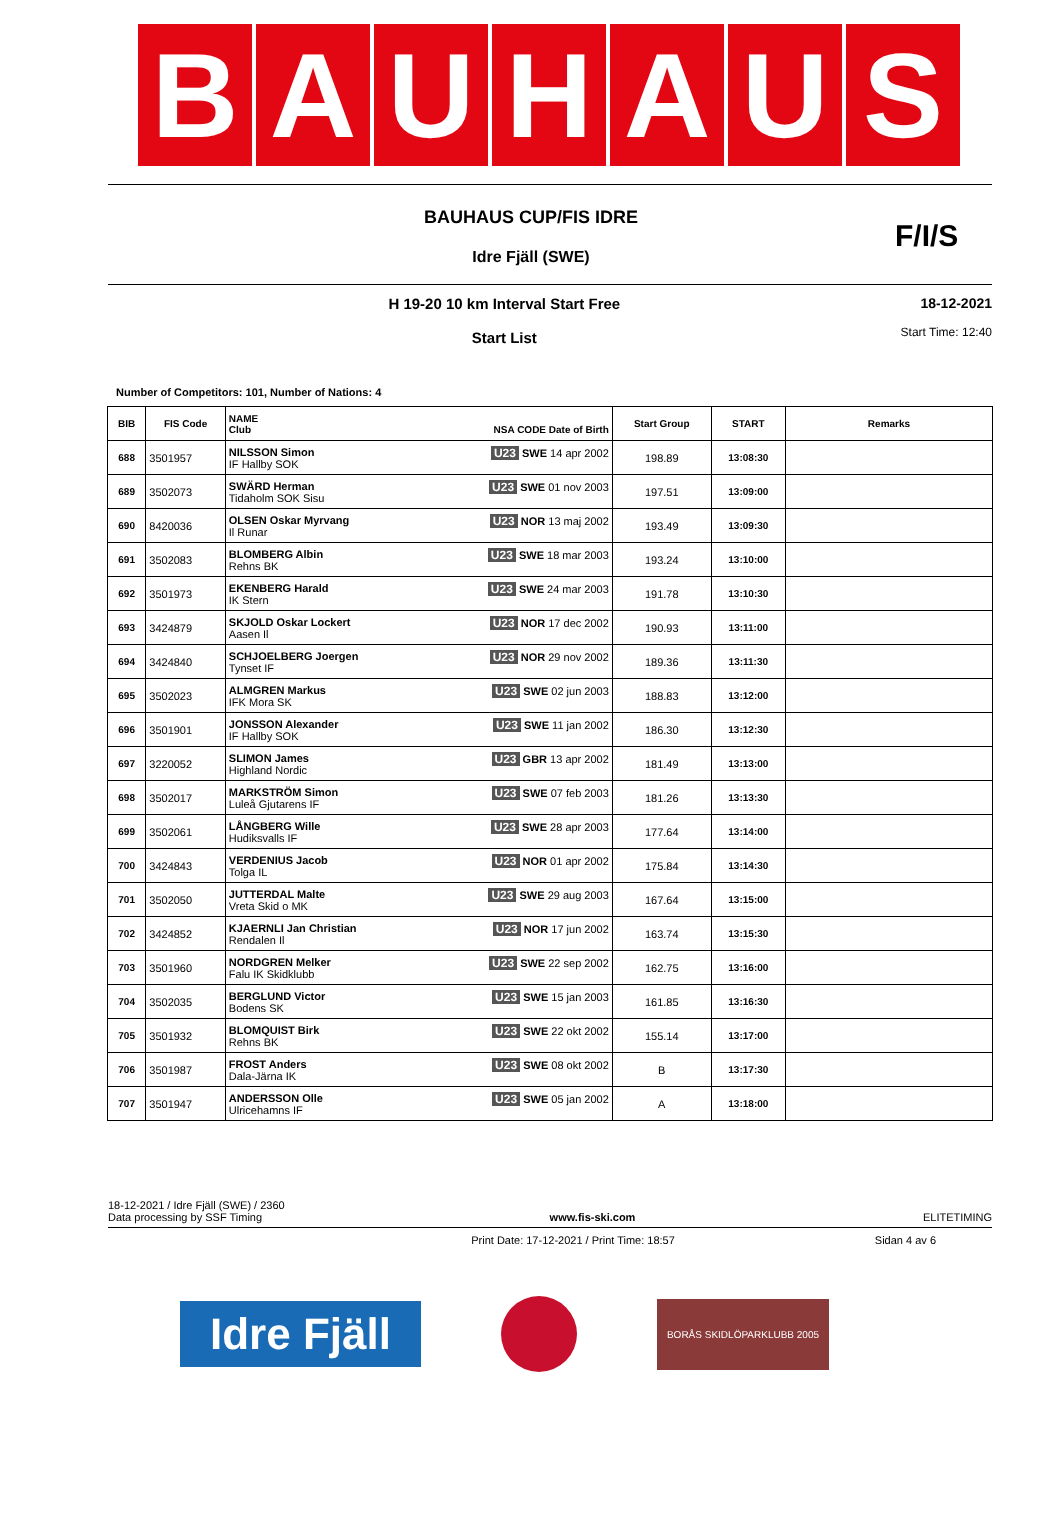B A U H A U S
BAUHAUS CUP/FIS IDRE
Idre Fjäll (SWE)
F/I/S
H 19-20 10 km Interval Start Free
Start List
18-12-2021
Start Time: 12:40
Number of Competitors: 101, Number of Nations: 4
| BIB | FIS Code | NAME Club NSA CODE Date of Birth | Start Group | START | Remarks |
| --- | --- | --- | --- | --- | --- |
| 688 | 3501957 | NILSSON Simon U23 SWE 14 apr 2002 IF Hallby SOK | 198.89 | 13:08:30 | |
| 689 | 3502073 | SWÄRD Herman U23 SWE 01 nov 2003 Tidaholm SOK Sisu | 197.51 | 13:09:00 | |
| 690 | 8420036 | OLSEN Oskar Myrvang U23 NOR 13 maj 2002 Il Runar | 193.49 | 13:09:30 | |
| 691 | 3502083 | BLOMBERG Albin U23 SWE 18 mar 2003 Rehns BK | 193.24 | 13:10:00 | |
| 692 | 3501973 | EKENBERG Harald U23 SWE 24 mar 2003 IK Stern | 191.78 | 13:10:30 | |
| 693 | 3424879 | SKJOLD Oskar Lockert U23 NOR 17 dec 2002 Aasen Il | 190.93 | 13:11:00 | |
| 694 | 3424840 | SCHJOELBERG Joergen U23 NOR 29 nov 2002 Tynset IF | 189.36 | 13:11:30 | |
| 695 | 3502023 | ALMGREN Markus U23 SWE 02 jun 2003 IFK Mora SK | 188.83 | 13:12:00 | |
| 696 | 3501901 | JONSSON Alexander U23 SWE 11 jan 2002 IF Hallby SOK | 186.30 | 13:12:30 | |
| 697 | 3220052 | SLIMON James U23 GBR 13 apr 2002 Highland Nordic | 181.49 | 13:13:00 | |
| 698 | 3502017 | MARKSTRÖM Simon U23 SWE 07 feb 2003 Luleå Gjutarens IF | 181.26 | 13:13:30 | |
| 699 | 3502061 | LÅNGBERG Wille U23 SWE 28 apr 2003 Hudiksvalls IF | 177.64 | 13:14:00 | |
| 700 | 3424843 | VERDENIUS Jacob U23 NOR 01 apr 2002 Tolga IL | 175.84 | 13:14:30 | |
| 701 | 3502050 | JUTTERDAL Malte U23 SWE 29 aug 2003 Vreta Skid o MK | 167.64 | 13:15:00 | |
| 702 | 3424852 | KJAERNLI Jan Christian U23 NOR 17 jun 2002 Rendalen Il | 163.74 | 13:15:30 | |
| 703 | 3501960 | NORDGREN Melker U23 SWE 22 sep 2002 Falu IK Skidklubb | 162.75 | 13:16:00 | |
| 704 | 3502035 | BERGLUND Victor U23 SWE 15 jan 2003 Bodens SK | 161.85 | 13:16:30 | |
| 705 | 3501932 | BLOMQUIST Birk U23 SWE 22 okt 2002 Rehns BK | 155.14 | 13:17:00 | |
| 706 | 3501987 | FROST Anders U23 SWE 08 okt 2002 Dala-Järna IK | B | 13:17:30 | |
| 707 | 3501947 | ANDERSSON Olle U23 SWE 05 jan 2002 Ulricehamns IF | A | 13:18:00 | |
18-12-2021 / Idre Fjäll (SWE) / 2360
Data processing by SSF Timing www.fis-ski.com ELITETIMING
Print Date: 17-12-2021 / Print Time: 18:57 Sidan 4 av 6
Idre Fjäll
BORÅS SKIDLÖPARKLUBB 2005